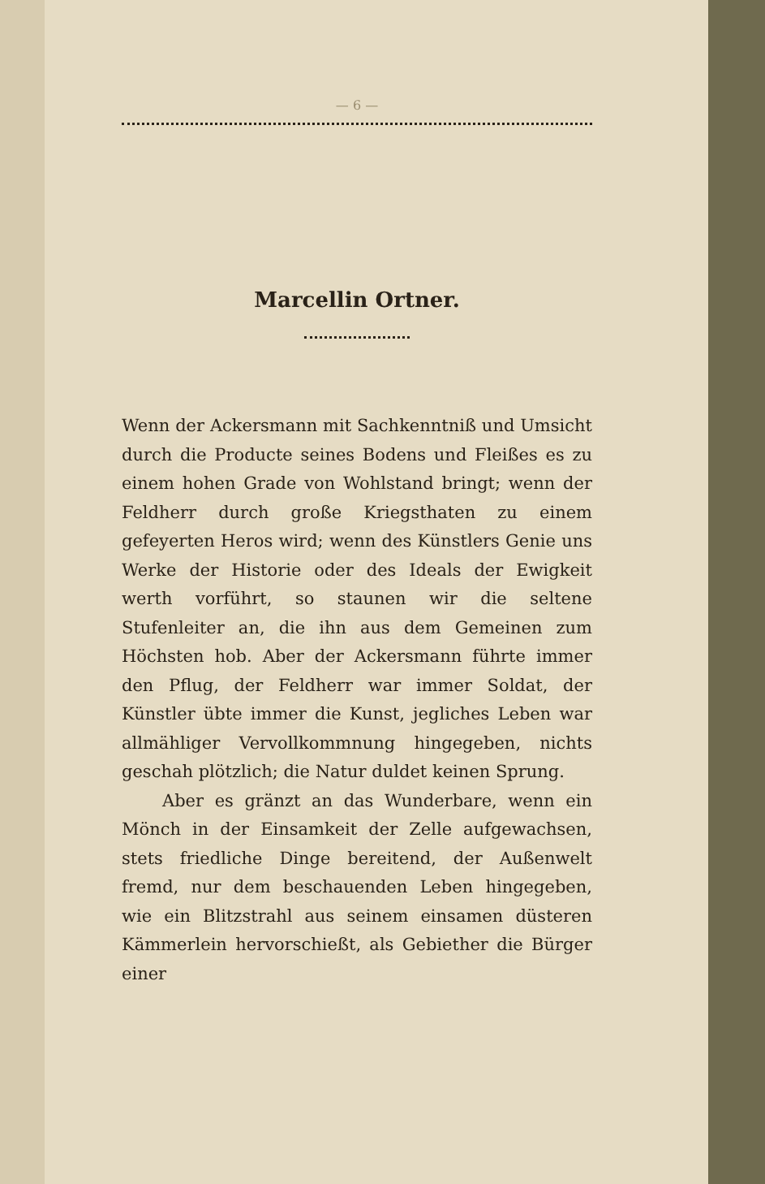— 6 —
Marcellin Ortner.
Wenn der Ackersmann mit Sachkenntniß und Umsicht durch die Producte seines Bodens und Fleißes es zu einem hohen Grade von Wohlstand bringt; wenn der Feldherr durch große Kriegsthaten zu einem gefeyerten Heros wird; wenn des Künstlers Genie uns Werke der Historie oder des Ideals der Ewigkeit werth vorführt, so staunen wir die seltene Stufenleiter an, die ihn aus dem Gemeinen zum Höchsten hob. Aber der Ackersmann führte immer den Pflug, der Feldherr war immer Soldat, der Künstler übte immer die Kunst, jegliches Leben war allmähliger Vervollkommnung hingegeben, nichts geschah plötzlich; die Natur duldet keinen Sprung.
Aber es gränzt an das Wunderbare, wenn ein Mönch in der Einsamkeit der Zelle aufgewachsen, stets friedliche Dinge bereitend, der Außenwelt fremd, nur dem beschauenden Leben hingegeben, wie ein Blitzstrahl aus seinem einsamen düsteren Kämmerlein hervorschießt, als Gebiether die Bürger einer